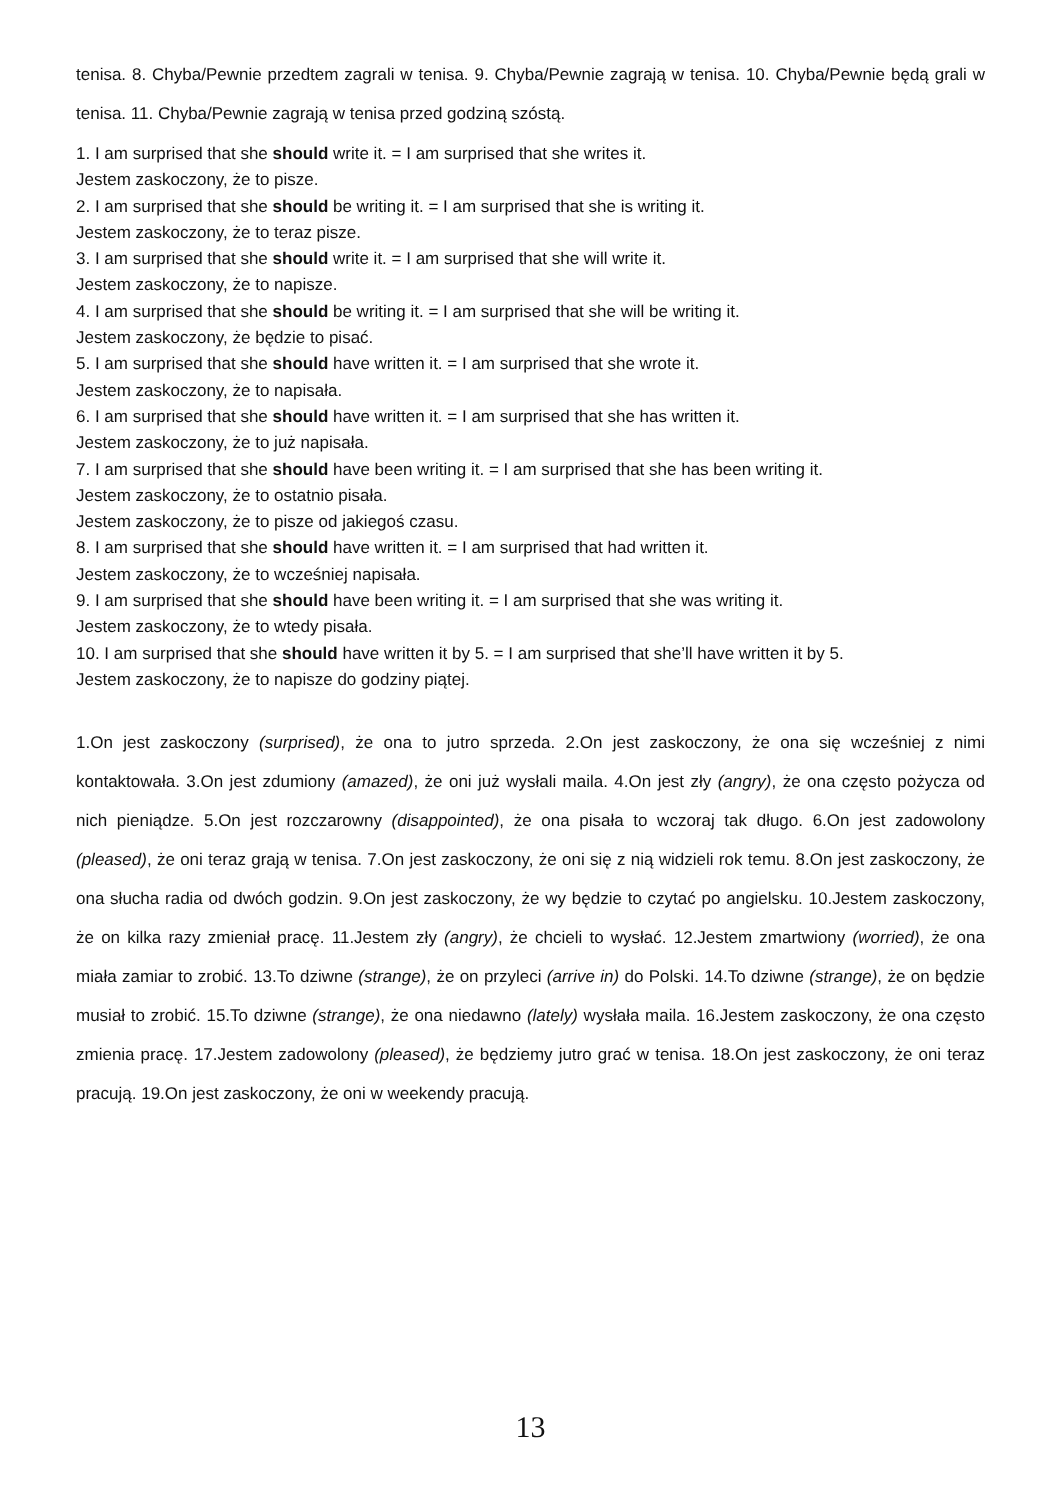tenisa. 8. Chyba/Pewnie przedtem zagrali w tenisa. 9. Chyba/Pewnie zagrają w tenisa. 10. Chyba/Pewnie będą grali w tenisa. 11. Chyba/Pewnie zagrają w tenisa przed godziną szóstą.
1. I am surprised that she should write it. = I am surprised that she writes it.
Jestem zaskoczony, że to pisze.
2. I am surprised that she should be writing it. = I am surprised that she is writing it.
Jestem zaskoczony, że to teraz pisze.
3. I am surprised that she should write it. = I am surprised that she will write it.
Jestem zaskoczony, że to napisze.
4. I am surprised that she should be writing it. = I am surprised that she will be writing it.
Jestem zaskoczony, że będzie to pisać.
5. I am surprised that she should have written it. = I am surprised that she wrote it.
Jestem zaskoczony, że to napisała.
6. I am surprised that she should have written it. = I am surprised that she has written it.
Jestem zaskoczony, że to już napisała.
7. I am surprised that she should have been writing it. = I am surprised that she has been writing it.
Jestem zaskoczony, że to ostatnio pisała.
Jestem zaskoczony, że to pisze od jakiegoś czasu.
8. I am surprised that she should have written it. = I am surprised that had written it.
Jestem zaskoczony, że to wcześniej napisała.
9. I am surprised that she should have been writing it. = I am surprised that she was writing it.
Jestem zaskoczony, że to wtedy pisała.
10. I am surprised that she should have written it by 5. = I am surprised that she’ll have written it by 5.
Jestem zaskoczony, że to napisze do godziny piątej.
1.On jest zaskoczony (surprised), że ona to jutro sprzeda. 2.On jest zaskoczony, że ona się wcześniej z nimi kontaktowała. 3.On jest zdumiony (amazed), że oni już wysłali maila. 4.On jest zły (angry), że ona często pożycza od nich pieniądze. 5.On jest rozczarowny (disappointed), że ona pisała to wczoraj tak długo. 6.On jest zadowolony (pleased), że oni teraz grają w tenisa. 7.On jest zaskoczony, że oni się z nią widzieli rok temu. 8.On jest zaskoczony, że ona słucha radia od dwóch godzin. 9.On jest zaskoczony, że wy będzie to czytać po angielsku. 10.Jestem zaskoczony, że on kilka razy zmieniał pracę. 11.Jestem zły (angry), że chcieli to wysłać. 12.Jestem zmartwiony (worried), że ona miała zamiar to zrobić. 13.To dziwne (strange), że on przyleci (arrive in) do Polski. 14.To dziwne (strange), że on będzie musiał to zrobić. 15.To dziwne (strange), że ona niedawno (lately) wysłała maila. 16.Jestem zaskoczony, że ona często zmienia pracę. 17.Jestem zadowolony (pleased), że będziemy jutro grać w tenisa. 18.On jest zaskoczony, że oni teraz pracują. 19.On jest zaskoczony, że oni w weekendy pracują.
13